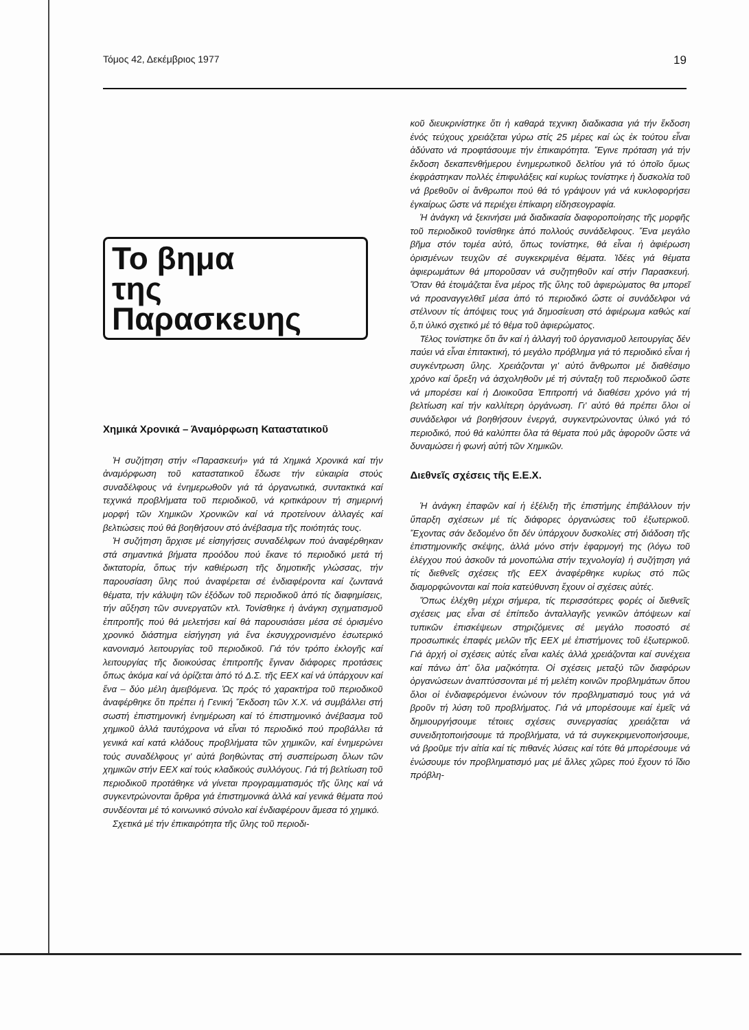Τόμος 42, Δεκέμβριος 1977 19
Το βημα
της Παρασκευης
Χημικά Χρονικά – Άναμόρφωση Καταστατικοῦ
Ἡ συζήτηση στήν «Παρασκευή» γιά τά Χημικά Χρονικά καί τήν ἀναμόρφωση τοῦ καταστατικοῦ ἔδωσε τήν εὐκαιρία στούς συναδέλφους νά ἐνημερωθοῦν γιά τά ὀργανωτικά, συντακτικά καί τεχνικά προβλήματα τοῦ περιοδικοῦ, νά κριτικάρουν τή σημερινή μορφή τῶν Χημικῶν Χρονικῶν καί νά προτείνουν ἀλλαγές καί βελτιώσεις πού θά βοηθήσουν στό ἀνέβασμα τῆς ποιότητάς τους.
Ἡ συζήτηση ἄρχισε μέ εἰσηγήσεις συναδέλφων πού ἀναφέρθηκαν στά σημαντικά βήματα προόδου πού ἔκανε τό περιοδικό μετά τή δικτατορία, ὅπως τήν καθιέρωση τῆς δημοτικῆς γλώσσας, τήν παρουσίαση ὕλης πού ἀναφέρεται σέ ἐνδιαφέροντα καί ζωντανά θέματα, τήν κάλυψη τῶν ἐξόδων τοῦ περιοδικοῦ ἀπό τίς διαφημίσεις, τήν αὔξηση τῶν συνεργατῶν κτλ. Τονίσθηκε ἡ ἀνάγκη σχηματισμοῦ ἐπιτροπῆς πού θά μελετήσει καί θά παρουσιάσει μέσα σέ ὁρισμένο χρονικό διάστημα εἰσήγηση γιά ἕνα ἐκσυγχρονισμένο ἐσωτερικό κανονισμό λειτουργίας τοῦ περιοδικοῦ. Γιά τόν τρόπο ἐκλογῆς καί λειτουργίας τῆς διοικούσας ἐπιτροπῆς ἔγιναν διάφορες προτάσεις ὅπως ἀκόμα καί νά ὁρίζεται ἀπό τό Δ.Σ. τῆς ΕΕΧ καί νά ὑπάρχουν καί ἕνα – δύο μέλη ἀμειβόμενα. Ὡς πρός τό χαρακτήρα τοῦ περιοδικοῦ ἀναφέρθηκε ὅτι πρέπει ἡ Γενική Ἔκδοση τῶν Χ.Χ. νά συμβάλλει στή σωστή ἐπιστημονική ἐνημέρωση καί τό ἐπιστημονικό ἀνέβασμα τοῦ χημικοῦ ἀλλά ταυτόχρονα νά εἶναι τό περιοδικό πού προβάλλει τά γενικά καί κατά κλάδους προβλήματα τῶν χημικῶν, καί ἐνημερώνει τούς συναδέλφους γι' αὐτά βοηθώντας στή συσπείρωση ὅλων τῶν χημικῶν στήν ΕΕΧ καί τούς κλαδικούς συλλόγους. Γιά τή βελτίωση τοῦ περιοδικοῦ προτάθηκε νά γίνεται προγραμματισμός τῆς ὕλης καί νά συγκεντρώνονται ἄρθρα γιά ἐπιστημονικά ἀλλά καί γενικά θέματα πού συνδέονται μέ τό κοινωνικό σύνολο καί ἐνδιαφέρουν ἄμεσα τό χημικό.
Σχετικά μέ τήν ἐπικαιρότητα τῆς ὕλης τοῦ περιοδι-
κοῦ διευκρινίστηκε ὅτι ἡ καθαρά τεχνικη διαδικασια γιά τήν ἔκδοση ἑνός τεύχους χρειάζεται γύρω στίς 25 μέρες καί ὡς ἐκ τούτου εἶναι ἀδύνατο νά προφτάσουμε τήν ἐπικαιρότητα. Ἔγινε πρόταση γιά τήν ἔκδοση δεκαπενθήμερου ἐνημερωτικοῦ δελτίου γιά τό ὁποῖο ὅμως ἐκφράστηκαν πολλές ἐπιφυλάξεις καί κυρίως τονίστηκε ἡ δυσκολία τοῦ νά βρεθοῦν οἱ ἄνθρωποι πού θά τό γράψουν γιά νά κυκλοφορήσει ἐγκαίρως ὥστε νά περιέχει ἐπίκαιρη εἰδησεογραφία.
Ἡ ἀνάγκη νά ξεκινήσει μιά διαδικασία διαφοροποίησης τῆς μορφῆς τοῦ περιοδικοῦ τονίσθηκε ἀπό πολλούς συνάδελφους. Ἕνα μεγάλο βῆμα στόν τομέα αὐτό, ὅπως τονίστηκε, θά εἶναι ἡ ἀφιέρωση ὁρισμένων τευχῶν σέ συγκεκριμένα θέματα. Ἰδέες γιά θέματα ἀφιερωμάτων θά μποροῦσαν νά συζητηθοῦν καί στήν Παρασκευή. Ὅταν θά ἑτοιμάζεται ἕνα μέρος τῆς ὕλης τοῦ ἀφιερώματος θα μπορεῖ νά προαναγγελθεῖ μέσα ἀπό τό περιοδικό ὥστε οἱ συνάδελφοι νά στέλνουν τίς ἀπόψεις τους γιά δημοσίευση στό ἀφιέρωμα καθώς καί ὅ,τι ὑλικό σχετικό μέ τό θέμα τοῦ ἀφιερώματος.
Τέλος τονίστηκε ὅτι ἄν καί ἡ ἀλλαγή τοῦ ὀργανισμοῦ λειτουργίας δέν παύει νά εἶναι ἐπιτακτική, τό μεγάλο πρόβλημα γιά τό περιοδικό εἶναι ἡ συγκέντρωση ὕλης. Χρειάζονται γι' αὐτό ἄνθρωποι μέ διαθέσιμο χρόνο καί ὄρεξη νά ἀσχοληθοῦν μέ τή σύνταξη τοῦ περιοδικοῦ ὥστε νά μπορέσει καί ἡ Διοικοῦσα Ἐπιτροπή νά διαθέσει χρόνο γιά τή βελτίωση καί τήν καλλίτερη ὀργάνωση. Γι' αὐτό θά πρέπει ὅλοι οἱ συνάδελφοι νά βοηθήσουν ἐνεργά, συγκεντρώνοντας ὑλικό γιά τό περιοδικό, πού θά καλύπτει ὅλα τά θέματα πού μᾶς ἀφοροῦν ὥστε νά δυναμώσει ἡ φωνή αὐτή τῶν Χημικῶν.
Διεθνεῖς σχέσεις τῆς Ε.Ε.Χ.
Ἡ ἀνάγκη ἐπαφῶν καί ἡ ἐξέλιξη τῆς ἐπιστήμης ἐπιβάλλουν τήν ὕπαρξη σχέσεων μέ τίς διάφορες ὀργανώσεις τοῦ ἐξωτερικοῦ. Ἔχοντας σάν δεδομένο ὅτι δέν ὑπάρχουν δυσκολίες στή διάδοση τῆς ἐπιστημονικῆς σκέψης, ἀλλά μόνο στήν ἐφαρμογή της (λόγω τοῦ ἐλέγχου πού ἀσκοῦν τά μονοπώλια στήν τεχνολογία) ἡ συζήτηση γιά τίς διεθνεῖς σχέσεις τῆς ΕΕΧ ἀναφέρθηκε κυρίως στό πῶς διαμορφώνονται καί ποία κατεύθυνση ἔχουν οἱ σχέσεις αὐτές.
Ὅπως ἐλέχθη μέχρι σήμερα, τίς περισσότερες φορές οἱ διεθνεῖς σχέσεις μας εἶναι σέ ἐπίπεδο ἀνταλλαγῆς γενικῶν ἀπόψεων καί τυπικῶν ἐπισκέψεων στηριζόμενες σέ μεγάλο ποσοστό σέ προσωπικές ἐπαφές μελῶν τῆς ΕΕΧ μέ ἐπιστήμονες τοῦ ἐξωτερικοῦ. Γιά ἀρχή οἱ σχέσεις αὐτές εἶναι καλές ἀλλά χρειάζονται καί συνέχεια καί πάνω ἀπ' ὅλα μαζικότητα. Οἱ σχέσεις μεταξύ τῶν διαφόρων ὀργανώσεων ἀναπτύσσονται μέ τή μελέτη κοινῶν προβλημάτων ὅπου ὅλοι οἱ ἐνδιαφερόμενοι ἑνώνουν τόν προβληματισμό τους γιά νά βροῦν τή λύση τοῦ προβλήματος. Γιά νά μπορέσουμε καί ἐμεῖς νά δημιουργήσουμε τέτοιες σχέσεις συνεργασίας χρειάζεται νά συνειδητοποιήσουμε τά προβλήματα, νά τά συγκεκριμενοποιήσουμε, νά βροῦμε τήν αἰτία καί τίς πιθανές λύσεις καί τότε θά μπορέσουμε νά ἑνώσουμε τόν προβληματισμό μας μέ ἄλλες χῶρες πού ἔχουν τό ἴδιο πρόβλη-